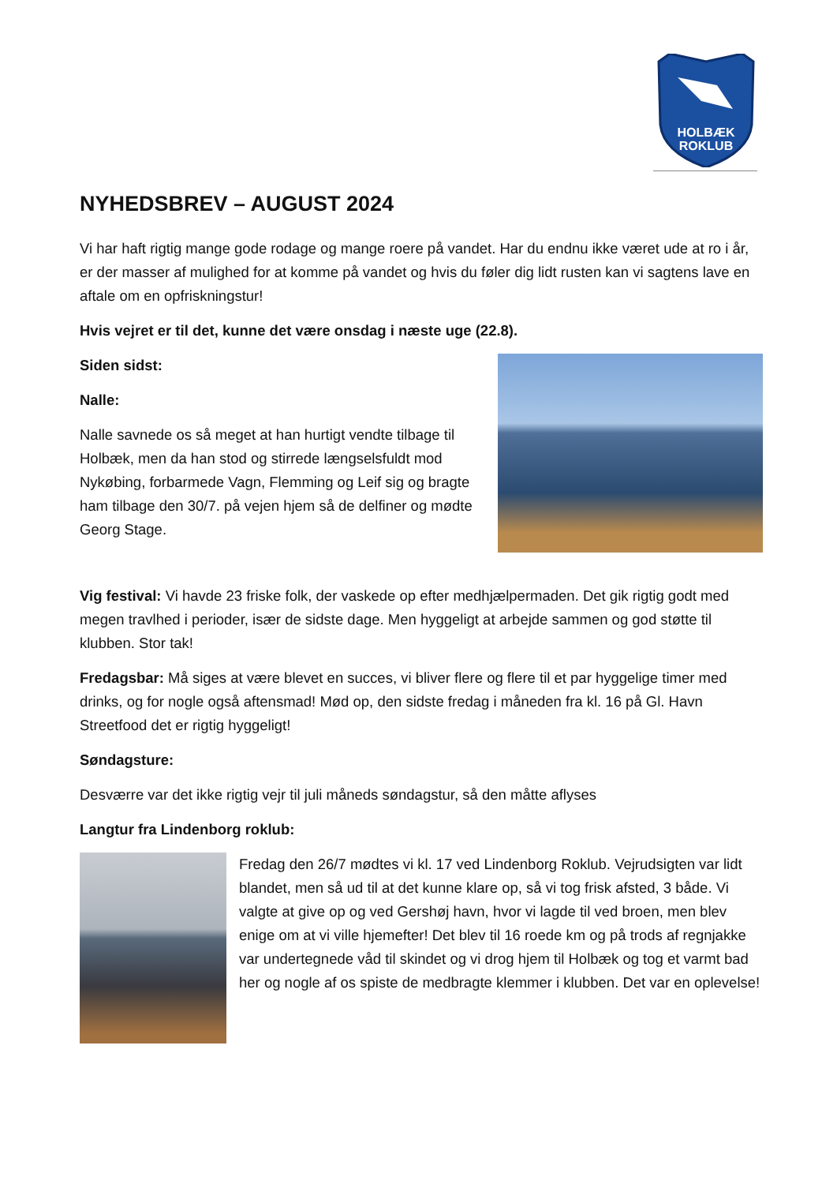HOLBÆK
ROKLUB
NYHEDSBREV – AUGUST 2024
Vi har haft rigtig mange gode rodage og mange roere på vandet. Har du endnu ikke været ude at ro i år, er der masser af mulighed for at komme på vandet og hvis du føler dig lidt rusten kan vi sagtens lave en aftale om en opfriskningstur!
Hvis vejret er til det, kunne det være onsdag i næste uge (22.8).
Siden sidst:
Nalle:
Nalle savnede os så meget at han hurtigt vendte tilbage til Holbæk, men da han stod og stirrede længselsfuldt mod Nykøbing, forbarmede Vagn, Flemming og Leif sig og bragte ham tilbage den 30/7. på vejen hjem så de delfiner og mødte Georg Stage.
Vig festival: Vi havde 23 friske folk, der vaskede op efter medhjælpermaden. Det gik rigtig godt med megen travlhed i perioder, især de sidste dage. Men hyggeligt at arbejde sammen og god støtte til klubben. Stor tak!
Fredagsbar: Må siges at være blevet en succes, vi bliver flere og flere til et par hyggelige timer med drinks, og for nogle også aftensmad! Mød op, den sidste fredag i måneden fra kl. 16 på Gl. Havn Streetfood det er rigtig hyggeligt!
Søndagsture:
Desværre var det ikke rigtig vejr til juli måneds søndagstur, så den måtte aflyses
Langtur fra Lindenborg roklub:
Fredag den 26/7 mødtes vi kl. 17 ved Lindenborg Roklub. Vejrudsigten var lidt blandet, men så ud til at det kunne klare op, så vi tog frisk afsted, 3 både. Vi valgte at give op og ved Gershøj havn, hvor vi lagde til ved broen, men blev enige om at vi ville hjemefter! Det blev til 16 roede km og på trods af regnjakke var undertegnede våd til skindet og vi drog hjem til Holbæk og tog et varmt bad her og nogle af os spiste de medbragte klemmer i klubben. Det var en oplevelse!